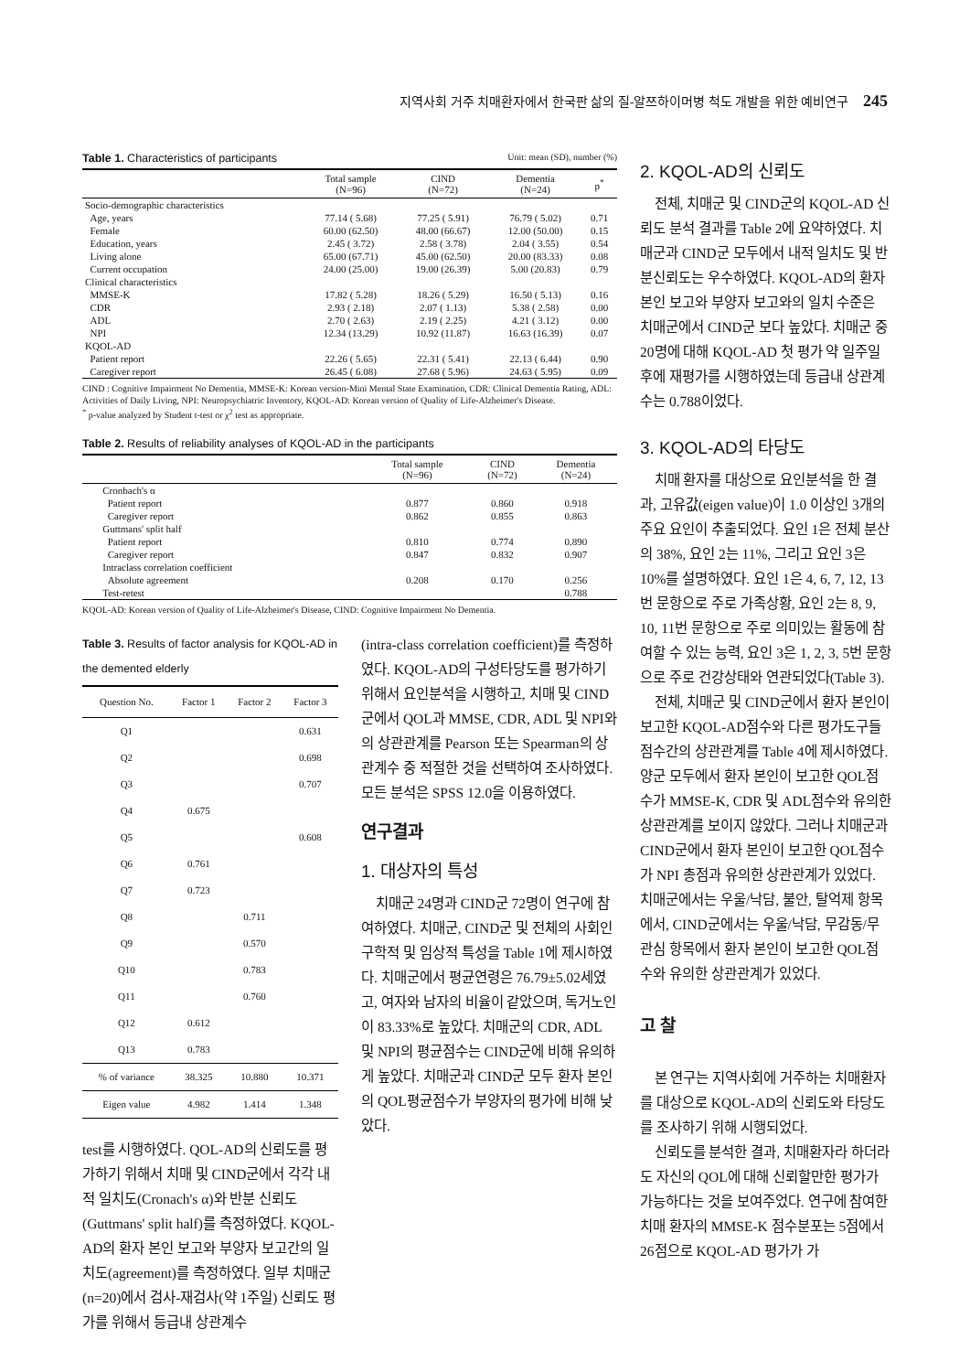지역사회 거주 치매환자에서 한국판 삶의 질-알쯔하이머병 척도 개발을 위한 예비연구 245
Table 1. Characteristics of participants Unit: mean (SD), number (%)
| | Total sample (N=96) | CIND (N=72) | Dementia (N=24) | p<sup>*</sup> |
| --- | --- | --- | --- | --- |
| Socio-demographic characteristics | | | | |
| Age, years | 77.14 ( 5.68) | 77.25 ( 5.91) | 76.79 ( 5.02) | 0.71 |
| Female | 60.00 (62.50) | 48.00 (66.67) | 12.00 (50.00) | 0.15 |
| Education, years | 2.45 ( 3.72) | 2.58 ( 3.78) | 2.04 ( 3.55) | 0.54 |
| Living alone | 65.00 (67.71) | 45.00 (62.50) | 20.00 (83.33) | 0.08 |
| Current occupation | 24.00 (25.00) | 19.00 (26.39) | 5.00 (20.83) | 0.79 |
| Clinical characteristics | | | | |
| MMSE-K | 17.82 ( 5.28) | 18.26 ( 5.29) | 16.50 ( 5.13) | 0.16 |
| CDR | 2.93 ( 2.18) | 2.07 ( 1.13) | 5.38 ( 2.58) | 0.00 |
| ADL | 2.70 ( 2.63) | 2.19 ( 2.25) | 4.21 ( 3.12) | 0.00 |
| NPI | 12.34 (13.29) | 10.92 (11.87) | 16.63 (16.39) | 0.07 |
| KQOL-AD | | | | |
| Patient report | 22.26 ( 5.65) | 22.31 ( 5.41) | 22.13 ( 6.44) | 0.90 |
| Caregiver report | 26.45 ( 6.08) | 27.68 ( 5.96) | 24.63 ( 5.95) | 0.09 |
CIND : Cognitive Impairment No Dementia, MMSE-K: Korean version-Mini Mental State Examination, CDR: Clinical Dementia Rating, ADL: Activities of Daily Living, NPI: Neuropsychiatric Inventory, KQOL-AD: Korean version of Quality of Life-Alzheimer's Disease.
<sup>*</sup> p-value analyzed by Student t-test or χ<sup>2</sup> test as appropriate.
Table 2. Results of reliability analyses of KQOL-AD in the participants
| | Total sample (N=96) | CIND (N=72) | Dementia (N=24) |
| --- | --- | --- | --- |
| Cronbach's α | | | |
| Patient report | 0.877 | 0.860 | 0.918 |
| Caregiver report | 0.862 | 0.855 | 0.863 |
| Guttmans' split half | | | |
| Patient report | 0.810 | 0.774 | 0.890 |
| Caregiver report | 0.847 | 0.832 | 0.907 |
| Intraclass correlation coefficient | | | |
| Absolute agreement | 0.208 | 0.170 | 0.256 |
| Test-retest | | | 0.788 |
KQOL-AD: Korean version of Quality of Life-Alzheimer's Disease, CIND: Cognitive Impairment No Dementia.
Table 3. Results of factor analysis for KQOL-AD in the demented elderly
| Question No. | Factor 1 | Factor 2 | Factor 3 |
| --- | --- | --- | --- |
| Q1 | | | 0.631 |
| Q2 | | | 0.698 |
| Q3 | | | 0.707 |
| Q4 | 0.675 | | |
| Q5 | | | 0.608 |
| Q6 | 0.761 | | |
| Q7 | 0.723 | | |
| Q8 | | 0.711 | |
| Q9 | | 0.570 | |
| Q10 | | 0.783 | |
| Q11 | | 0.760 | |
| Q12 | 0.612 | | |
| Q13 | 0.783 | | |
| % of variance | 38.325 | 10.880 | 10.371 |
| Eigen value | 4.982 | 1.414 | 1.348 |
test를 시행하였다. QOL-AD의 신뢰도를 평가하기 위해서 치매 및 CIND군에서 각각 내적 일치도(Cronach's α)와 반분 신뢰도(Guttmans' split half)를 측정하였다. KQOL-AD의 환자 본인 보고와 부양자 보고간의 일치도(agreement)를 측정하였다. 일부 치매군(n=20)에서 검사-재검사(약 1주일) 신뢰도 평가를 위해서 등급내 상관계수
(intra-class correlation coefficient)를 측정하였다. KQOL-AD의 구성타당도를 평가하기 위해서 요인분석을 시행하고, 치매 및 CIND군에서 QOL과 MMSE, CDR, ADL 및 NPI와의 상관관계를 Pearson 또는 Spearman의 상관계수 중 적절한 것을 선택하여 조사하였다. 모든 분석은 SPSS 12.0을 이용하였다.
연구결과
1. 대상자의 특성
치매군 24명과 CIND군 72명이 연구에 참여하였다. 치매군, CIND군 및 전체의 사회인구학적 및 임상적 특성을 Table 1에 제시하였다. 치매군에서 평균연령은 76.79±5.02세였고, 여자와 남자의 비율이 같았으며, 독거노인이 83.33%로 높았다. 치매군의 CDR, ADL 및 NPI의 평균점수는 CIND군에 비해 유의하게 높았다. 치매군과 CIND군 모두 환자 본인의 QOL평균점수가 부양자의 평가에 비해 낮았다.
2. KQOL-AD의 신뢰도
전체, 치매군 및 CIND군의 KQOL-AD 신뢰도 분석 결과를 Table 2에 요약하였다. 치매군과 CIND군 모두에서 내적 일치도 및 반분신뢰도는 우수하였다. KQOL-AD의 환자 본인 보고와 부양자 보고와의 일치 수준은 치매군에서 CIND군 보다 높았다. 치매군 중 20명에 대해 KQOL-AD 첫 평가 약 일주일 후에 재평가를 시행하였는데 등급내 상관계수는 0.788이었다.
3. KQOL-AD의 타당도
치매 환자를 대상으로 요인분석을 한 결과, 고유값(eigen value)이 1.0 이상인 3개의 주요 요인이 추출되었다. 요인 1은 전체 분산의 38%, 요인 2는 11%, 그리고 요인 3은 10%를 설명하였다. 요인 1은 4, 6, 7, 12, 13번 문항으로 주로 가족상황, 요인 2는 8, 9, 10, 11번 문항으로 주로 의미있는 활동에 참여할 수 있는 능력, 요인 3은 1, 2, 3, 5번 문항으로 주로 건강상태와 연관되었다(Table 3).
전체, 치매군 및 CIND군에서 환자 본인이 보고한 KQOL-AD점수와 다른 평가도구들 점수간의 상관관계를 Table 4에 제시하였다. 양군 모두에서 환자 본인이 보고한 QOL점수가 MMSE-K, CDR 및 ADL점수와 유의한 상관관계를 보이지 않았다. 그러나 치매군과 CIND군에서 환자 본인이 보고한 QOL점수가 NPI 총점과 유의한 상관관계가 있었다. 치매군에서는 우울/낙담, 불안, 탈억제 항목에서, CIND군에서는 우울/낙담, 무감동/무관심 항목에서 환자 본인이 보고한 QOL점수와 유의한 상관관계가 있었다.
고 찰
본 연구는 지역사회에 거주하는 치매환자를 대상으로 KQOL-AD의 신뢰도와 타당도를 조사하기 위해 시행되었다.
신뢰도를 분석한 결과, 치매환자라 하더라도 자신의 QOL에 대해 신뢰할만한 평가가 가능하다는 것을 보여주었다. 연구에 참여한 치매 환자의 MMSE-K 점수분포는 5점에서 26점으로 KQOL-AD 평가가 가